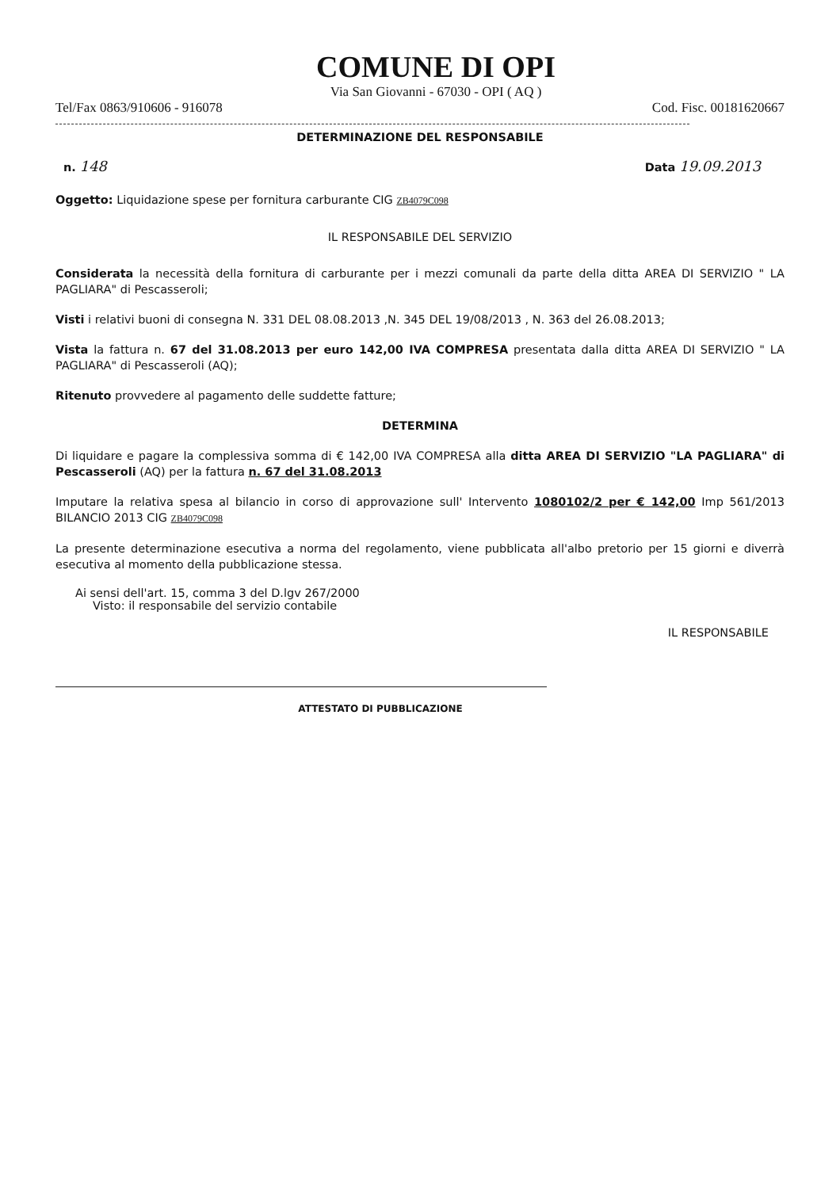COMUNE DI OPI
Via San Giovanni - 67030 - OPI ( AQ )
Tel/Fax 0863/910606 - 916078 Cod. Fisc. 00181620667
DETERMINAZIONE DEL RESPONSABILE
n. 148 Data 19.09.2013
Oggetto: Liquidazione spese per fornitura carburante CIG ZB4079C098
IL RESPONSABILE DEL SERVIZIO
Considerata la necessità della fornitura di carburante per i mezzi comunali da parte della ditta AREA DI SERVIZIO " LA PAGLIARA" di Pescasseroli;
Visti i relativi buoni di consegna N. 331 DEL 08.08.2013 ,N. 345 DEL 19/08/2013 , N. 363 del 26.08.2013;
Vista la fattura n. 67 del 31.08.2013 per euro 142,00 IVA COMPRESA presentata dalla ditta AREA DI SERVIZIO " LA PAGLIARA" di Pescasseroli (AQ);
Ritenuto provvedere al pagamento delle suddette fatture;
DETERMINA
Di liquidare e pagare la complessiva somma di € 142,00 IVA COMPRESA alla ditta AREA DI SERVIZIO "LA PAGLIARA" di Pescasseroli (AQ) per la fattura n. 67 del 31.08.2013
Imputare la relativa spesa al bilancio in corso di approvazione sull' Intervento 1080102/2 per € 142,00 Imp 561/2013 BILANCIO 2013 CIG ZB4079C098
La presente determinazione esecutiva a norma del regolamento, viene pubblicata all'albo pretorio per 15 giorni e diverrà esecutiva al momento della pubblicazione stessa.
Ai sensi dell'art. 15, comma 3 del D.lgv 267/2000
Visto: il responsabile del servizio contabile
IL RESPONSABILE
ATTESTATO DI PUBBLICAZIONE